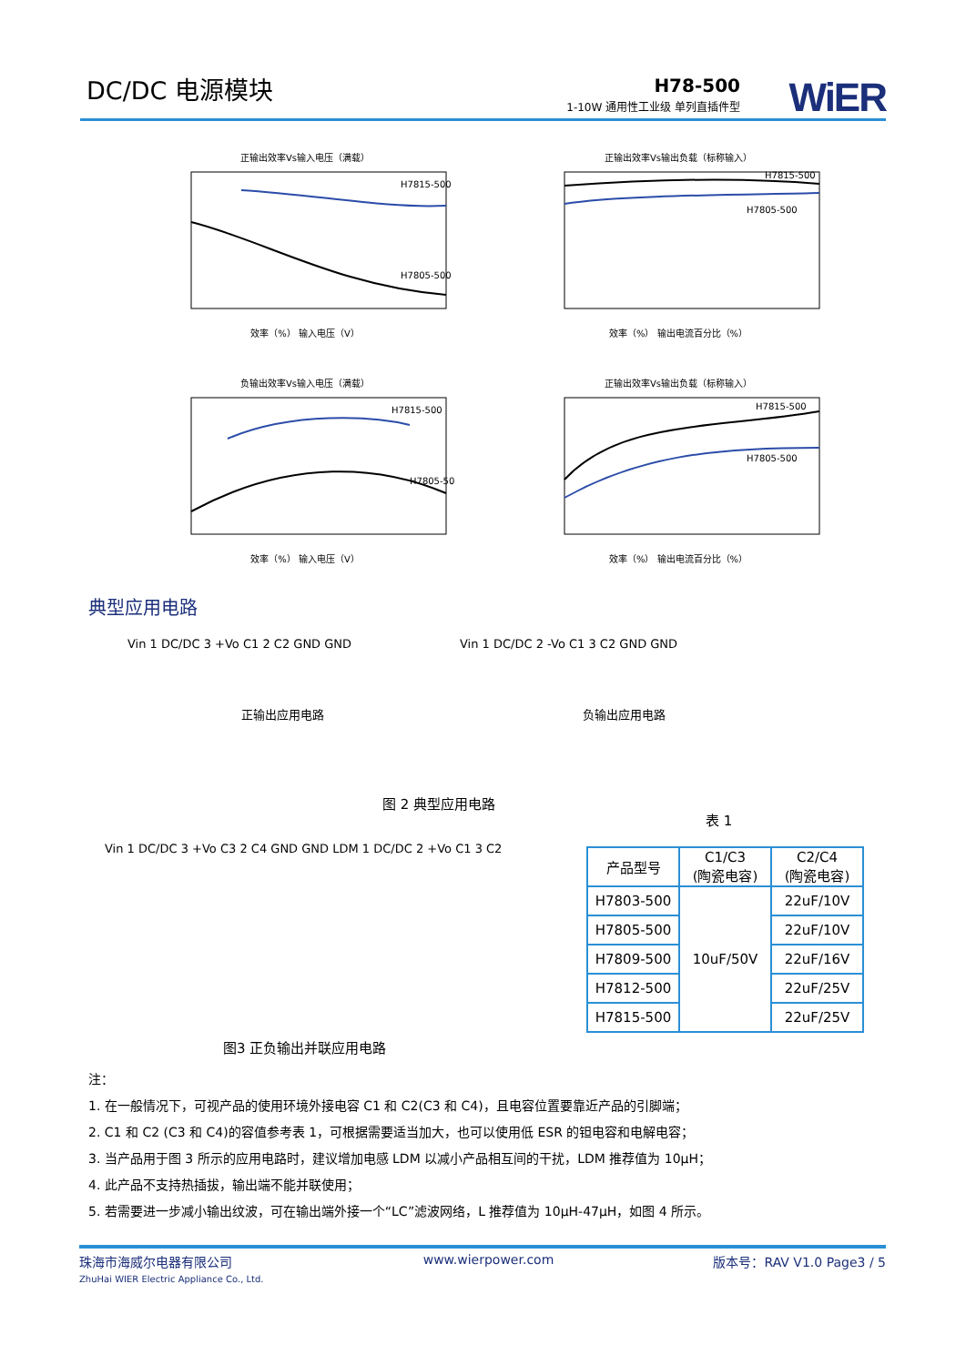DC/DC 电源模块 H78-500
1-10W 通用性工业级 单列直插件型 WiER
正输出效率Vs输入电压（满载）
H7815-500
H7805-500
效率（%） 输入电压（V）
正输出效率Vs输出负载（标称输入）
H7815-500
H7805-500
效率（%） 输出电流百分比（%）
负输出效率Vs输入电压（满载）
H7815-500
H7805-500
效率（%） 输入电压（V）
正输出效率Vs输出负载（标称输入）
H7815-500
H7805-500
效率（%） 输出电流百分比（%）
典型应用电路
Vin 1 DC/DC 3 +Vo C1 2 C2 GND GND
正输出应用电路
Vin 1 DC/DC 2 -Vo C1 3 C2 GND GND
负输出应用电路
图 2 典型应用电路
表 1
Vin 1 DC/DC 3 +Vo C3 2 C4 GND GND LDM 1 DC/DC 2 +Vo C1 3 C2
图3 正负输出并联应用电路
| 产品型号 | C1/C3 (陶瓷电容) | C2/C4 (陶瓷电容) |
| --- | --- | --- |
| H7803-500 | 10uF/50V | 22uF/10V |
| H7805-500 | | 22uF/10V |
| H7809-500 | | 22uF/16V |
| H7812-500 | | 22uF/25V |
| H7815-500 | | 22uF/25V |
注：
1. 在一般情况下，可视产品的使用环境外接电容 C1 和 C2(C3 和 C4)，且电容位置要靠近产品的引脚端；
2. C1 和 C2 (C3 和 C4)的容值参考表 1，可根据需要适当加大，也可以使用低 ESR 的钽电容和电解电容；
3. 当产品用于图 3 所示的应用电路时，建议增加电感 LDM 以减小产品相互间的干扰，LDM 推荐值为 10μH；
4. 此产品不支持热插拔，输出端不能并联使用；
5. 若需要进一步减小输出纹波，可在输出端外接一个“LC”滤波网络，L 推荐值为 10μH-47μH，如图 4 所示。
珠海市海威尔电器有限公司
ZhuHai WIER Electric Appliance Co., Ltd.
www.wierpower.com 版本号：RAV V1.0 Page3 / 5